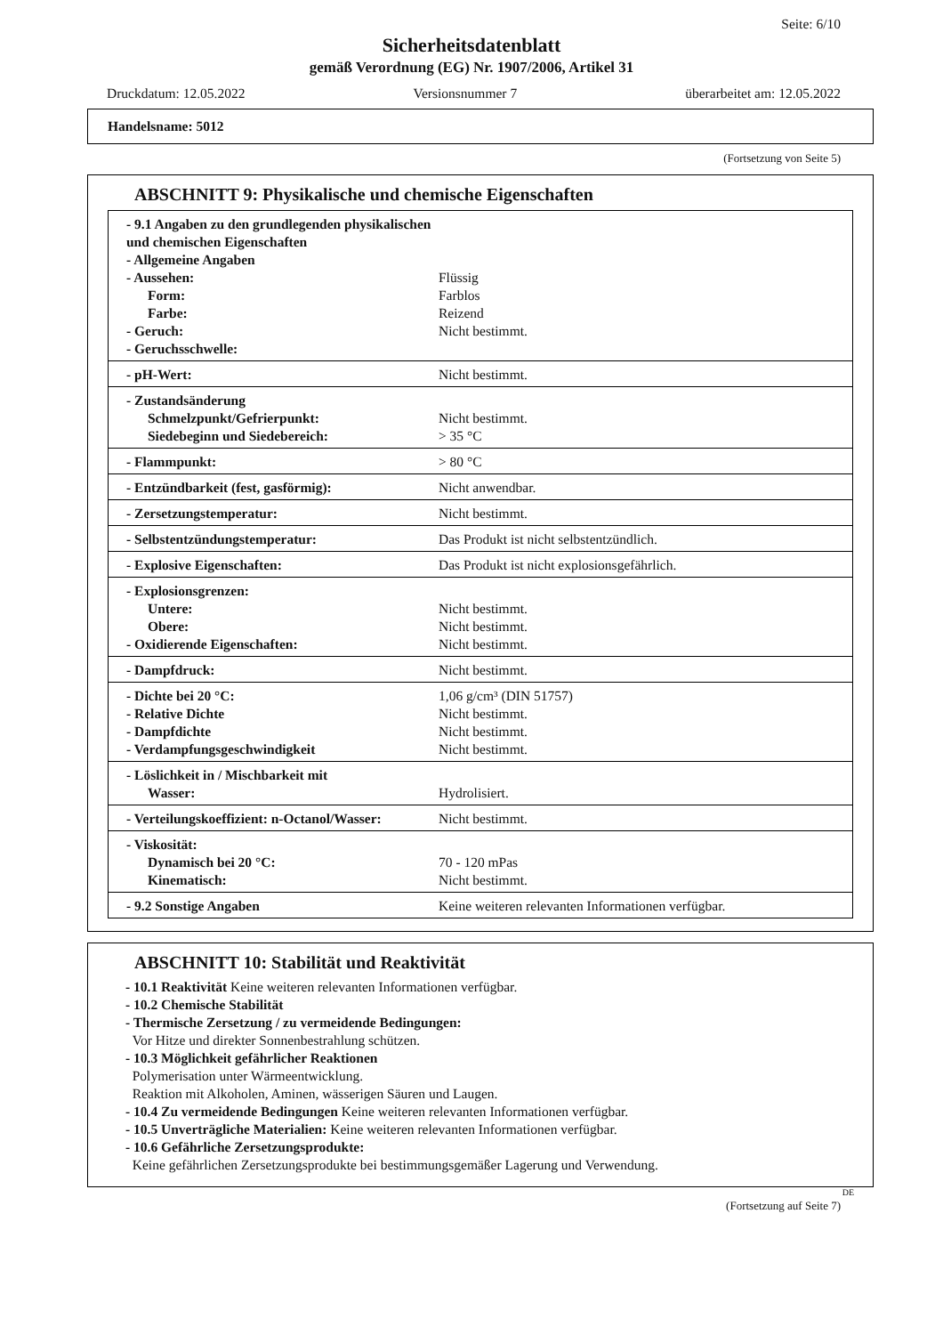Seite: 6/10
Sicherheitsdatenblatt
gemäß Verordnung (EG) Nr. 1907/2006, Artikel 31
Druckdatum: 12.05.2022 Versionsnummer 7 überarbeitet am: 12.05.2022
Handelsname: 5012
(Fortsetzung von Seite 5)
ABSCHNITT 9: Physikalische und chemische Eigenschaften
| - 9.1 Angaben zu den grundlegenden physikalischen und chemischen Eigenschaften - Allgemeine Angaben - Aussehen: Form: Farbe: - Geruch: - Geruchsschwelle: | Flüssig Farblos Reizend Nicht bestimmt. |
| - pH-Wert: | Nicht bestimmt. |
| - Zustandsänderung Schmelzpunkt/Gefrierpunkt: Siedebeginn und Siedebereich: | Nicht bestimmt. > 35 °C |
| - Flammpunkt: | > 80 °C |
| - Entzündbarkeit (fest, gasförmig): | Nicht anwendbar. |
| - Zersetzungstemperatur: | Nicht bestimmt. |
| - Selbstentzündungstemperatur: | Das Produkt ist nicht selbstentzündlich. |
| - Explosive Eigenschaften: | Das Produkt ist nicht explosionsgefährlich. |
| - Explosionsgrenzen: Untere: Obere: - Oxidierende Eigenschaften: | Nicht bestimmt. Nicht bestimmt. Nicht bestimmt. |
| - Dampfdruck: | Nicht bestimmt. |
| - Dichte bei 20 °C: - Relative Dichte - Dampfdichte - Verdampfungsgeschwindigkeit | 1,06 g/cm³ (DIN 51757) Nicht bestimmt. Nicht bestimmt. Nicht bestimmt. |
| - Löslichkeit in / Mischbarkeit mit Wasser: | Hydrolisiert. |
| - Verteilungskoeffizient: n-Octanol/Wasser: | Nicht bestimmt. |
| - Viskosität: Dynamisch bei 20 °C: Kinematisch: | 70 - 120 mPas Nicht bestimmt. |
| - 9.2 Sonstige Angaben | Keine weiteren relevanten Informationen verfügbar. |
ABSCHNITT 10: Stabilität und Reaktivität
- 10.1 Reaktivität Keine weiteren relevanten Informationen verfügbar.
- 10.2 Chemische Stabilität
- Thermische Zersetzung / zu vermeidende Bedingungen:
Vor Hitze und direkter Sonnenbestrahlung schützen.
- 10.3 Möglichkeit gefährlicher Reaktionen
Polymerisation unter Wärmeentwicklung.
Reaktion mit Alkoholen, Aminen, wässerigen Säuren und Laugen.
- 10.4 Zu vermeidende Bedingungen Keine weiteren relevanten Informationen verfügbar.
- 10.5 Unverträgliche Materialien: Keine weiteren relevanten Informationen verfügbar.
- 10.6 Gefährliche Zersetzungsprodukte:
Keine gefährlichen Zersetzungsprodukte bei bestimmungsgemäßer Lagerung und Verwendung.
DE
(Fortsetzung auf Seite 7)